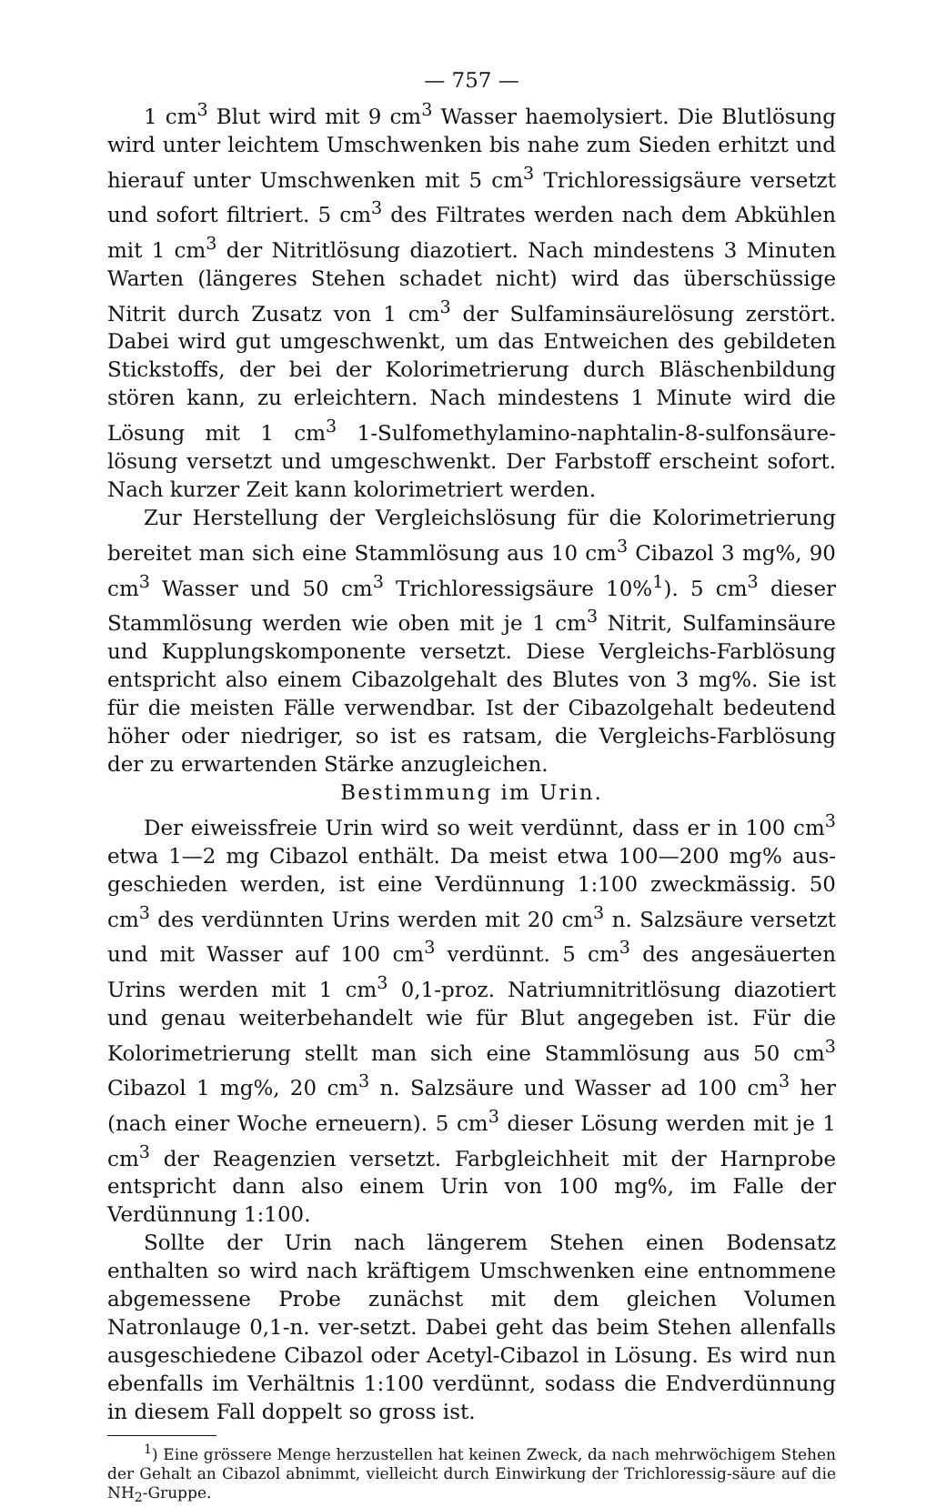— 757 —
1 cm<sup>3</sup> Blut wird mit 9 cm<sup>3</sup> Wasser haemolysiert. Die Blutlösung wird unter leichtem Umschwenken bis nahe zum Sieden erhitzt und hierauf unter Umschwenken mit 5 cm<sup>3</sup> Trichloressigsäure versetzt und sofort filtriert. 5 cm<sup>3</sup> des Filtrates werden nach dem Abkühlen mit 1 cm<sup>3</sup> der Nitritlösung diazotiert. Nach mindestens 3 Minuten Warten (längeres Stehen schadet nicht) wird das überschüssige Nitrit durch Zusatz von 1 cm<sup>3</sup> der Sulfaminsäurelösung zerstört. Dabei wird gut umgeschwenkt, um das Entweichen des gebildeten Stickstoffs, der bei der Kolorimetrierung durch Bläschenbildung stören kann, zu erleichtern. Nach mindestens 1 Minute wird die Lösung mit 1 cm<sup>3</sup> 1-Sulfomethylamino-naphtalin-8-sulfonsäure-lösung versetzt und umgeschwenkt. Der Farbstoff erscheint sofort. Nach kurzer Zeit kann kolorimetriert werden.
Zur Herstellung der Vergleichslösung für die Kolorimetrierung bereitet man sich eine Stammlösung aus 10 cm<sup>3</sup> Cibazol 3 mg%, 90 cm<sup>3</sup> Wasser und 50 cm<sup>3</sup> Trichloressigsäure 10%<sup>1</sup>). 5 cm<sup>3</sup> dieser Stammlösung werden wie oben mit je 1 cm<sup>3</sup> Nitrit, Sulfaminsäure und Kupplungskomponente versetzt. Diese Vergleichs-Farblösung entspricht also einem Cibazolgehalt des Blutes von 3 mg%. Sie ist für die meisten Fälle verwendbar. Ist der Cibazolgehalt bedeutend höher oder niedriger, so ist es ratsam, die Vergleichs-Farblösung der zu erwartenden Stärke anzugleichen.
Bestimmung im Urin.
Der eiweissfreie Urin wird so weit verdünnt, dass er in 100 cm<sup>3</sup> etwa 1—2 mg Cibazol enthält. Da meist etwa 100—200 mg% aus-geschieden werden, ist eine Verdünnung 1:100 zweckmässig. 50 cm<sup>3</sup> des verdünnten Urins werden mit 20 cm<sup>3</sup> n. Salzsäure versetzt und mit Wasser auf 100 cm<sup>3</sup> verdünnt. 5 cm<sup>3</sup> des angesäuerten Urins werden mit 1 cm<sup>3</sup> 0,1-proz. Natriumnitritlösung diazotiert und genau weiterbehandelt wie für Blut angegeben ist. Für die Kolorimetrierung stellt man sich eine Stammlösung aus 50 cm<sup>3</sup> Cibazol 1 mg%, 20 cm<sup>3</sup> n. Salzsäure und Wasser ad 100 cm<sup>3</sup> her (nach einer Woche erneuern). 5 cm<sup>3</sup> dieser Lösung werden mit je 1 cm<sup>3</sup> der Reagenzien versetzt. Farbgleichheit mit der Harnprobe entspricht dann also einem Urin von 100 mg%, im Falle der Verdünnung 1:100.
Sollte der Urin nach längerem Stehen einen Bodensatz enthalten so wird nach kräftigem Umschwenken eine entnommene abgemessene Probe zunächst mit dem gleichen Volumen Natronlauge 0,1-n. ver-setzt. Dabei geht das beim Stehen allenfalls ausgeschiedene Cibazol oder Acetyl-Cibazol in Lösung. Es wird nun ebenfalls im Verhältnis 1:100 verdünnt, sodass die Endverdünnung in diesem Fall doppelt so gross ist.
<sup>1</sup>) Eine grössere Menge herzustellen hat keinen Zweck, da nach mehrwöchigem Stehen der Gehalt an Cibazol abnimmt, vielleicht durch Einwirkung der Trichloressig-säure auf die NH<sub>2</sub>-Gruppe.